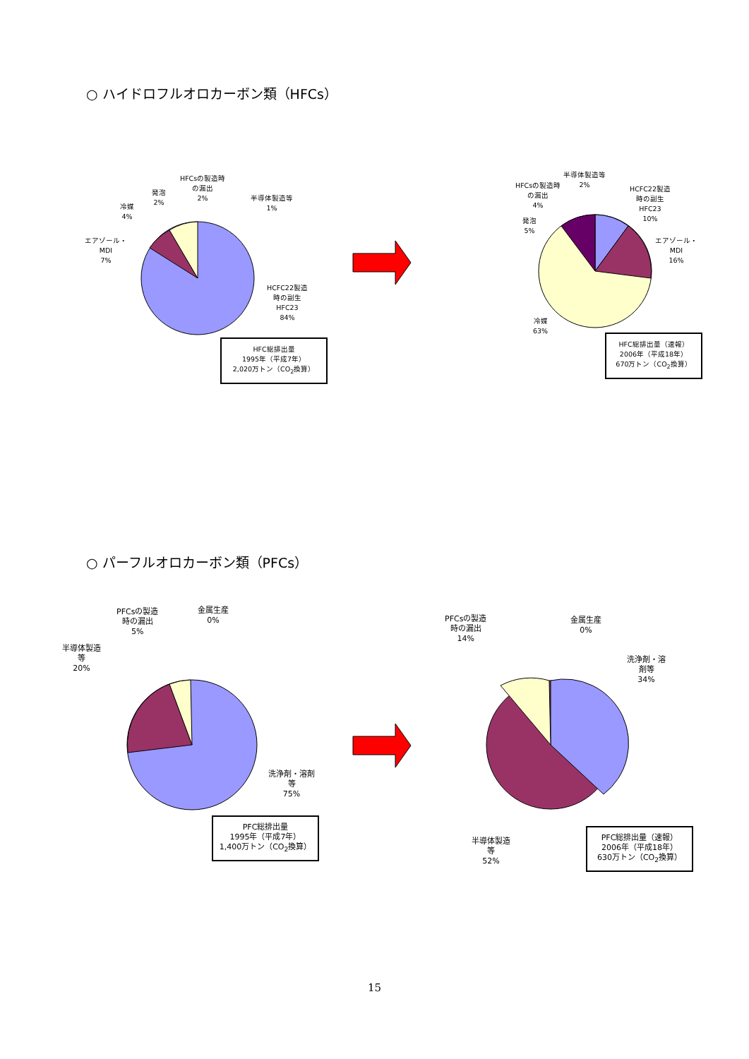○ ハイドロフルオロカーボン類（HFCs）
HFCsの製造時
の漏出
2%
発泡
2%
冷媒
4%
半導体製造等
1%
エアゾール・
MDI
7%
HCFC22製造
時の副生
HFC23
84%
HFC総排出量
1995年（平成7年）
2,020万トン（CO<sub>2</sub>換算）
半導体製造等
2%
HFCsの製造時
の漏出
4%
HCFC22製造
時の副生
HFC23
10%
発泡
5%
エアゾール・
MDI
16%
冷媒
63%
HFC総排出量（速報）
2006年（平成18年）
670万トン（CO<sub>2</sub>換算）
○ パーフルオロカーボン類（PFCs）
PFCsの製造
時の漏出
5%
金属生産
0%
半導体製造
等
20%
洗浄剤・溶剤
等
75%
PFC総排出量
1995年（平成7年）
1,400万トン（CO<sub>2</sub>換算）
PFCsの製造
時の漏出
14%
金属生産
0%
洗浄剤・溶
剤等
34%
半導体製造
等
52%
PFC総排出量（速報）
2006年（平成18年）
630万トン（CO<sub>2</sub>換算）
15